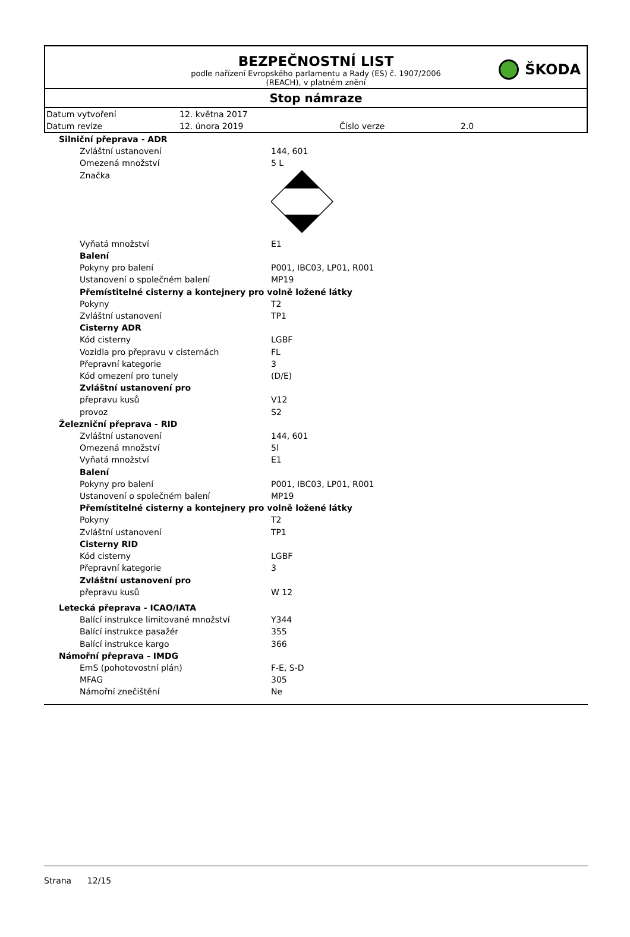ŠKODA
BEZPEČNOSTNÍ LIST
podle nařízení Evropského parlamentu a Rady (ES) č. 1907/2006
(REACH), v platném znění
Stop námraze
| Datum vytvoření | 12. května 2017 | | |
| Datum revize | 12. února 2019 | Číslo verze | 2.0 |
| Silniční přeprava - ADR | |
| Zvláštní ustanovení | 144, 601 |
| Omezená množství | 5 L |
| Značka | |
| Vyňatá množství | E1 |
| Balení | |
| Pokyny pro balení | P001, IBC03, LP01, R001 |
| Ustanovení o společném balení | MP19 |
| Přemístitelné cisterny a kontejnery pro volně ložené látky | |
| Pokyny | T2 |
| Zvláštní ustanovení | TP1 |
| Cisterny ADR | |
| Kód cisterny | LGBF |
| Vozidla pro přepravu v cisternách | FL |
| Přepravní kategorie | 3 |
| Kód omezení pro tunely | (D/E) |
| Zvláštní ustanovení pro | |
| přepravu kusů | V12 |
| provoz | S2 |
| Železniční přeprava - RID | |
| Zvláštní ustanovení | 144, 601 |
| Omezená množství | 5l |
| Vyňatá množství | E1 |
| Balení | |
| Pokyny pro balení | P001, IBC03, LP01, R001 |
| Ustanovení o společném balení | MP19 |
| Přemístitelné cisterny a kontejnery pro volně ložené látky | |
| Pokyny | T2 |
| Zvláštní ustanovení | TP1 |
| Cisterny RID | |
| Kód cisterny | LGBF |
| Přepravní kategorie | 3 |
| Zvláštní ustanovení pro | |
| přepravu kusů | W 12 |
| Letecká přeprava - ICAO/IATA | |
| Balící instrukce limitované množství | Y344 |
| Balící instrukce pasažér | 355 |
| Balící instrukce kargo | 366 |
| Námořní přeprava - IMDG | |
| EmS (pohotovostní plán) | F-E, S-D |
| MFAG | 305 |
| Námořní znečištění | Ne |
Strana 12/15